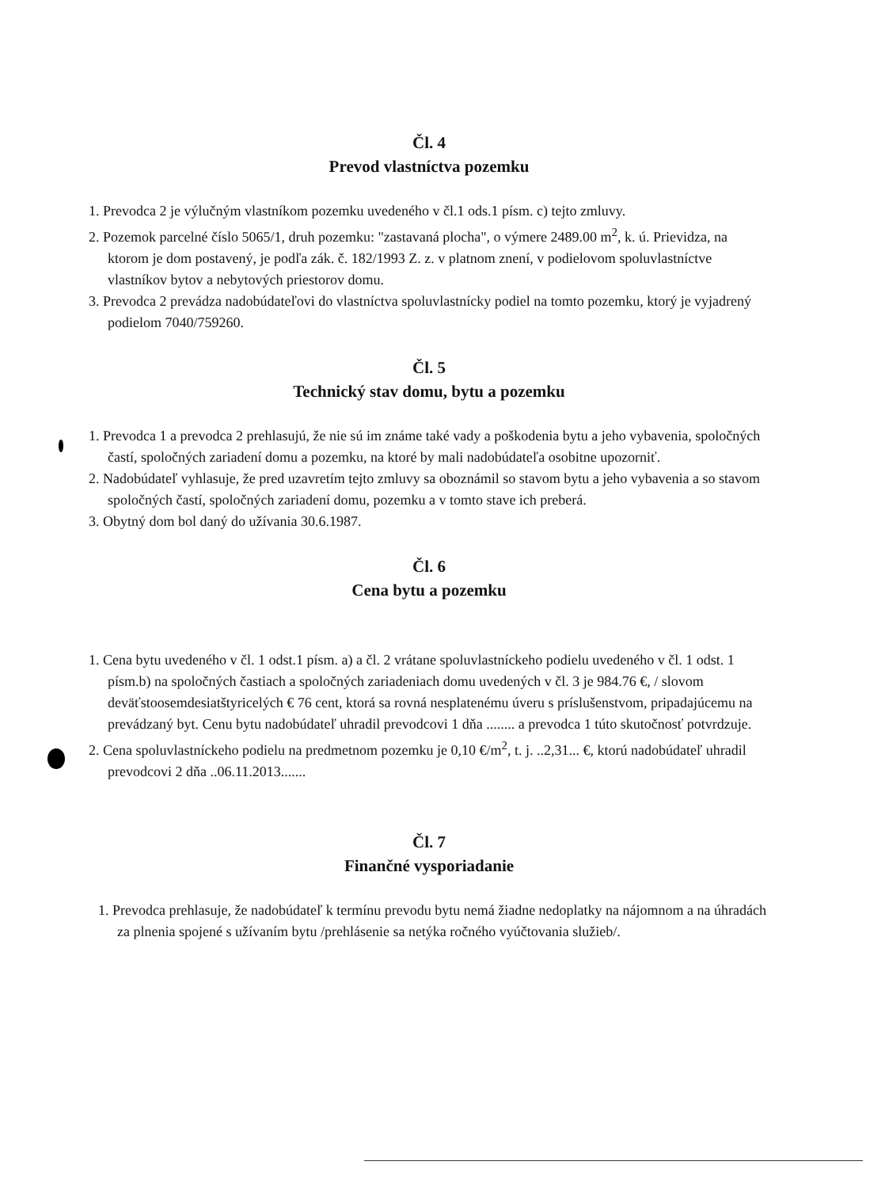Čl. 4
Prevod vlastníctva pozemku
1. Prevodca 2 je výlučným vlastníkom pozemku uvedeného v čl.1 ods.1 písm. c) tejto zmluvy.
2. Pozemok parcelné číslo 5065/1, druh pozemku: "zastavaná plocha", o výmere 2489.00 m<sup>2</sup>, k. ú. Prievidza, na ktorom je dom postavený, je podľa zák. č. 182/1993 Z. z. v platnom znení, v podielovom spoluvlastníctve vlastníkov bytov a nebytových priestorov domu.
3. Prevodca 2 prevádza nadobúdateľovi do vlastníctva spoluvlastnícky podiel na tomto pozemku, ktorý je vyjadrený podielom 7040/759260.
Čl. 5
Technický stav domu, bytu a pozemku
1. Prevodca 1 a prevodca 2 prehlasujú, že nie sú im známe také vady a poškodenia bytu a jeho vybavenia, spoločných častí, spoločných zariadení domu a pozemku, na ktoré by mali nadobúdateľa osobitne upozorniť.
2. Nadobúdateľ vyhlasuje, že pred uzavretím tejto zmluvy sa oboznámil so stavom bytu a jeho vybavenia a so stavom spoločných častí, spoločných zariadení domu, pozemku a v tomto stave ich preberá.
3. Obytný dom bol daný do užívania 30.6.1987.
Čl. 6
Cena bytu a pozemku
1. Cena bytu uvedeného v čl. 1 odst.1 písm. a) a čl. 2 vrátane spoluvlastníckeho podielu uvedeného v čl. 1 odst. 1 písm.b) na spoločných častiach a spoločných zariadeniach domu uvedených v čl. 3 je 984.76 €, / slovom deväťstoosemdesiatštyricelých € 76 cent, ktorá sa rovná nesplatenému úveru s príslušenstvom, pripadajúcemu na prevádzaný byt. Cenu bytu nadobúdateľ uhradil prevodcovi 1 dňa ........ a prevodca 1 túto skutočnosť potvrdzuje.
2. Cena spoluvlastníckeho podielu na predmetnom pozemku je 0,10 €/m<sup>2</sup>, t. j. ..2,31... €, ktorú nadobúdateľ uhradil prevodcovi 2 dňa ..06.11.2013.......
Čl. 7
Finančné vysporiadanie
1. Prevodca prehlasuje, že nadobúdateľ k termínu prevodu bytu nemá žiadne nedoplatky na nájomnom a na úhradách za plnenia spojené s užívaním bytu /prehlásenie sa netýka ročného vyúčtovania služieb/.